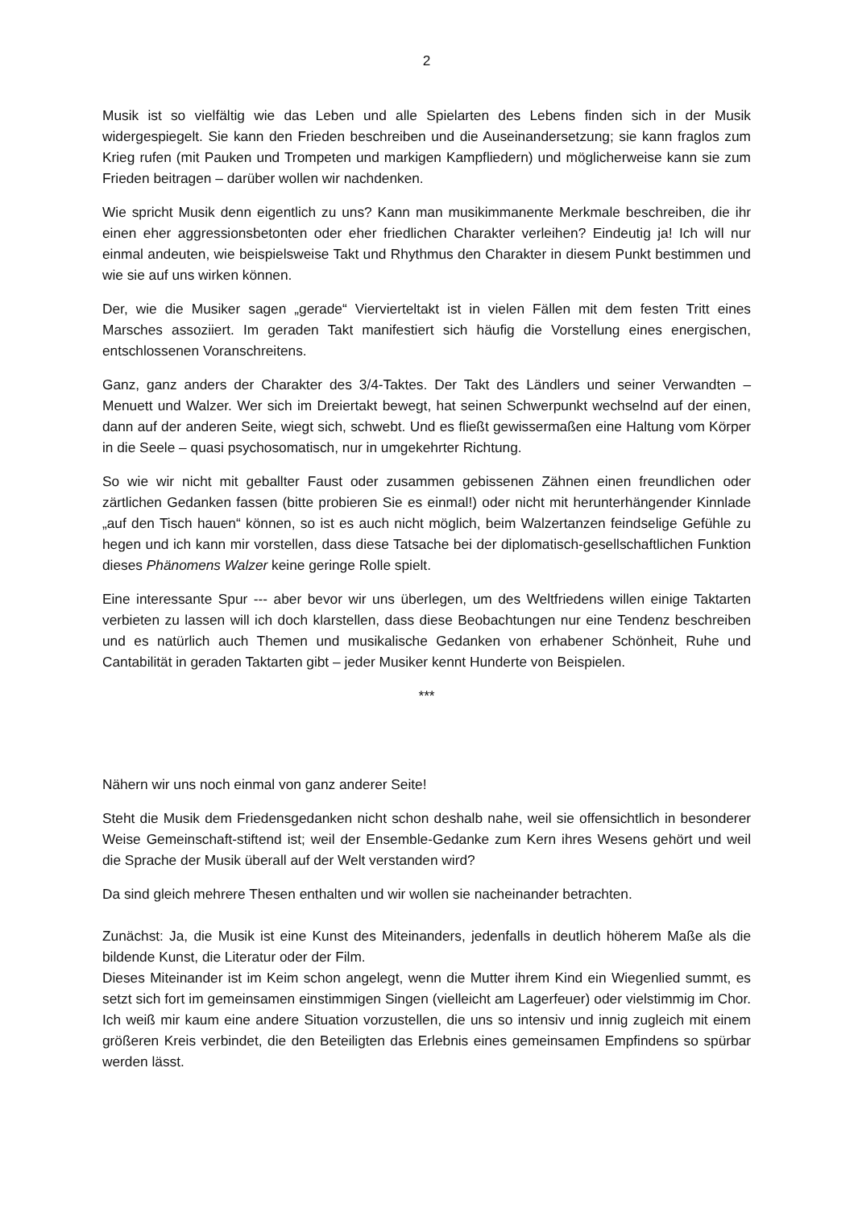2
Musik ist so vielfältig wie das Leben und alle Spielarten des Lebens finden sich in der Musik widergespiegelt. Sie kann den Frieden beschreiben und die Auseinandersetzung; sie kann fraglos zum Krieg rufen (mit Pauken und Trompeten und markigen Kampfliedern) und möglicherweise kann sie zum Frieden beitragen – darüber wollen wir nachdenken.
Wie spricht Musik denn eigentlich zu uns? Kann man musikimmanente Merkmale beschreiben, die ihr einen eher aggressionsbetonten oder eher friedlichen Charakter verleihen? Eindeutig ja! Ich will nur einmal andeuten, wie beispielsweise Takt und Rhythmus den Charakter in diesem Punkt bestimmen und wie sie auf uns wirken können.
Der, wie die Musiker sagen „gerade“ Viervierteltakt ist in vielen Fällen mit dem festen Tritt eines Marsches assoziiert. Im geraden Takt manifestiert sich häufig die Vorstellung eines energischen, entschlossenen Voranschreitens.
Ganz, ganz anders der Charakter des 3/4-Taktes. Der Takt des Ländlers und seiner Verwandten – Menuett und Walzer. Wer sich im Dreiertakt bewegt, hat seinen Schwerpunkt wechselnd auf der einen, dann auf der anderen Seite, wiegt sich, schwebt. Und es fließt gewissermaßen eine Haltung vom Körper in die Seele – quasi psychosomatisch, nur in umgekehrter Richtung.
So wie wir nicht mit geballter Faust oder zusammen gebissenen Zähnen einen freundlichen oder zärtlichen Gedanken fassen (bitte probieren Sie es einmal!) oder nicht mit herunterhängender Kinnlade „auf den Tisch hauen“ können, so ist es auch nicht möglich, beim Walzertanzen feindselige Gefühle zu hegen und ich kann mir vorstellen, dass diese Tatsache bei der diplomatisch-gesellschaftlichen Funktion dieses Phänomens Walzer keine geringe Rolle spielt.
Eine interessante Spur --- aber bevor wir uns überlegen, um des Weltfriedens willen einige Taktarten verbieten zu lassen will ich doch klarstellen, dass diese Beobachtungen nur eine Tendenz beschreiben und es natürlich auch Themen und musikalische Gedanken von erhabener Schönheit, Ruhe und Cantabilität in geraden Taktarten gibt – jeder Musiker kennt Hunderte von Beispielen.
***
Nähern wir uns noch einmal von ganz anderer Seite!
Steht die Musik dem Friedensgedanken nicht schon deshalb nahe, weil sie offensichtlich in besonderer Weise Gemeinschaft-stiftend ist; weil der Ensemble-Gedanke zum Kern ihres Wesens gehört und weil die Sprache der Musik überall auf der Welt verstanden wird?
Da sind gleich mehrere Thesen enthalten und wir wollen sie nacheinander betrachten.
Zunächst: Ja, die Musik ist eine Kunst des Miteinanders, jedenfalls in deutlich höherem Maße als die bildende Kunst, die Literatur oder der Film.
Dieses Miteinander ist im Keim schon angelegt, wenn die Mutter ihrem Kind ein Wiegenlied summt, es setzt sich fort im gemeinsamen einstimmigen Singen (vielleicht am Lagerfeuer) oder vielstimmig im Chor. Ich weiß mir kaum eine andere Situation vorzustellen, die uns so intensiv und innig zugleich mit einem größeren Kreis verbindet, die den Beteiligten das Erlebnis eines gemeinsamen Empfindens so spürbar werden lässt.